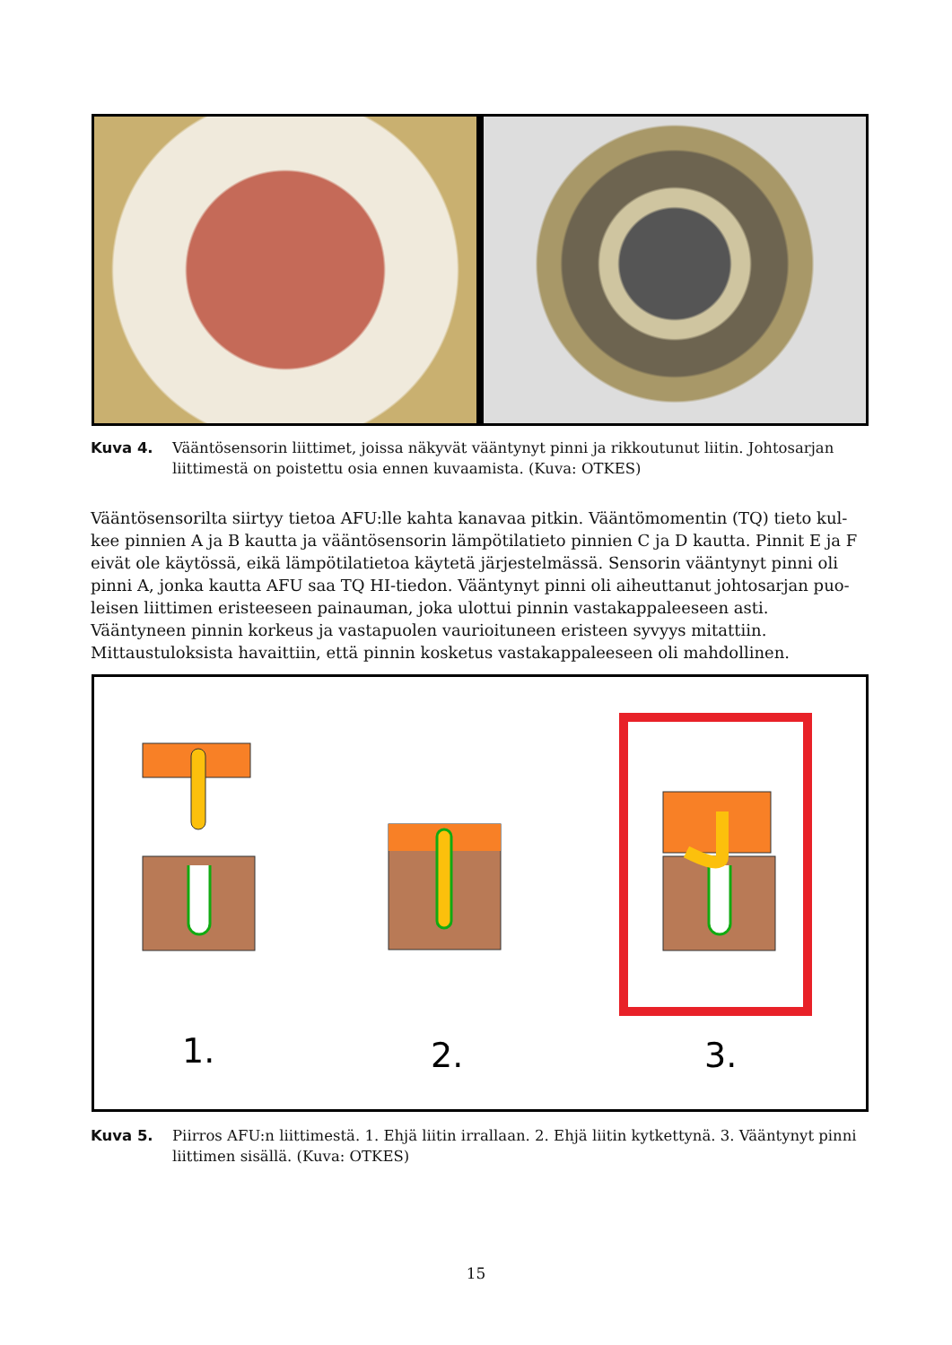Kuva 4. Vääntösensorin liittimet, joissa näkyvät vääntynyt pinni ja rikkoutunut liitin. Johtosarjan liittimestä on poistettu osia ennen kuvaamista. (Kuva: OTKES)
Vääntösensorilta siirtyy tietoa AFU:lle kahta kanavaa pitkin. Vääntömomentin (TQ) tieto kul­kee pinnien A ja B kautta ja vääntösensorin lämpötilatieto pinnien C ja D kautta. Pinnit E ja F eivät ole käytössä, eikä lämpötilatietoa käytetä järjestelmässä. Sensorin vääntynyt pinni oli pinni A, jonka kautta AFU saa TQ HI-tiedon. Vääntynyt pinni oli aiheuttanut johtosarjan puo­leisen liittimen eristeeseen painauman, joka ulottui pinnin vastakappaleeseen asti. Vääntyneen pinnin korkeus ja vastapuolen vaurioituneen eristeen syvyys mitattiin. Mittaustuloksista havaittiin, että pinnin kosketus vastakappaleeseen oli mahdollinen.
1.
2.
3.
Kuva 5. Piirros AFU:n liittimestä. 1. Ehjä liitin irrallaan. 2. Ehjä liitin kytkettynä. 3. Vääntynyt pinni liittimen sisällä. (Kuva: OTKES)
15